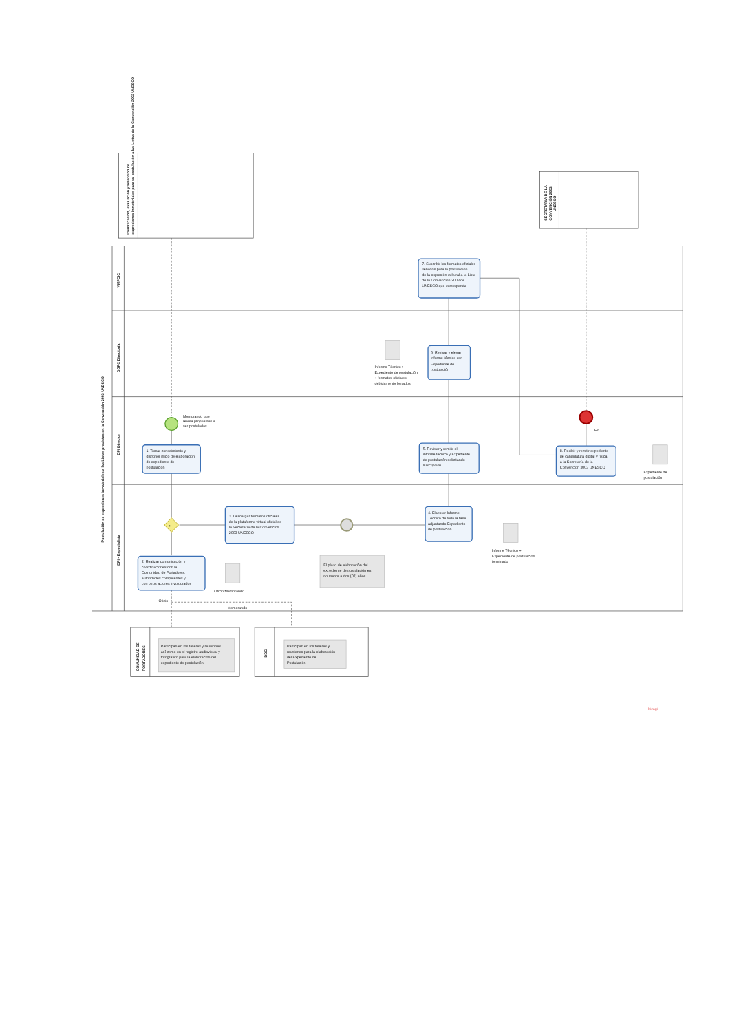Identificación, evaluación y selección de
expresiones inmateriales para su postulación a las Listas de la Convención 2003 UNESCO
SECRETARÍA DE LA
CONVENCIÓN 2003
UNESCO
Postulación de expresiones inmateriales a las Listas previstas en la Convención 2003 UNESCO
VMPCIC
DGPC Directoría
DPI Director
DPI - Especialista
+
Memorando que
revela propuestas a
ser postuladas
Fin
7. Suscribir los formatos oficiales
llenados para la postulación
de la expresión cultural a la Lista
de la Convención 2003 de
UNESCO que corresponda
6. Revisar y elevar
informe técnico con
Expediente de
postulación
Informe Técnico +
Expediente de postulación
+ formatos oficiales
debidamente llenados
1. Tomar conocimiento y
disponer inicio de elaboración
de expediente de
postulación
5. Revisar y remitir el
informe técnico y Expediente
de postulación solicitando
suscripción
8. Recibir y remitir expediente
de candidatura digital y física
a la Secretaría de la
Convención 2003 UNESCO
Expediente de
postulación
3. Descargar formatos oficiales
de la plataforma virtual oficial de
la Secretaría de la Convención
2003 UNESCO
4. Elaborar Informe
Técnico de toda la fase,
adjuntando Expediente
de postulación
Informe Técnico +
Expediente de postulación
terminado
El plazo de elaboración del
expediente de postulación es
no menor a dos (02) años
2. Realizar comunicación y
coordinaciones con la
Comunidad de Portadores,
autoridades competentes y
con otros actores involucrados
Oficio/Memorando
Oficio
Memorando
COMUNIDAD DE
PORTADORES
Participan en los talleres y reuniones
así como en el registro audiovisual y
fotográfico para la elaboración del
expediente de postulación
DDC
Participan en los talleres y
reuniones para la elaboración
del Expediente de
Postulación
bizagi